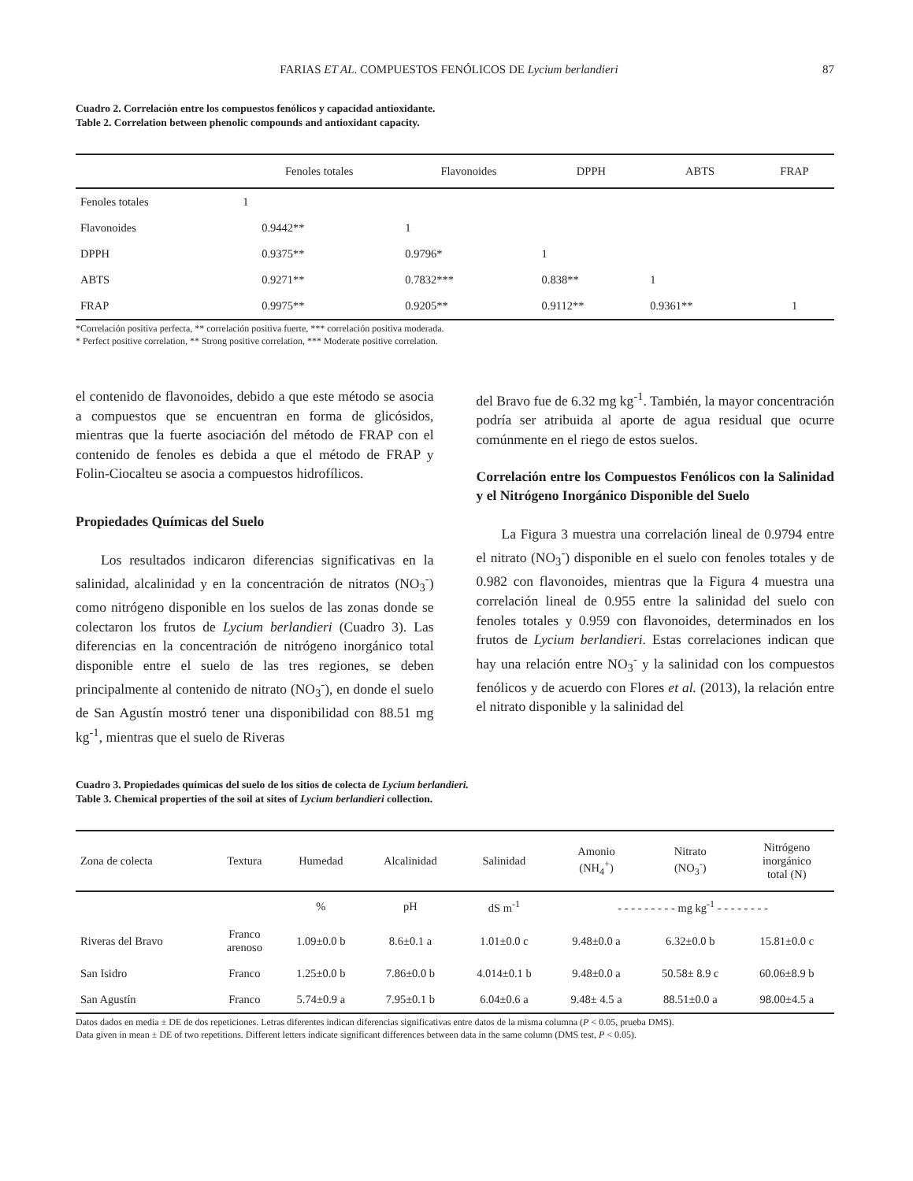FARIAS ET AL. COMPUESTOS FENÓLICOS DE Lycium berlandieri 87
Cuadro 2. Correlación entre los compuestos fenólicos y capacidad antioxidante.
Table 2. Correlation between phenolic compounds and antioxidant capacity.
| | Fenoles totales | Flavonoides | DPPH | ABTS | FRAP |
| --- | --- | --- | --- | --- | --- |
| Fenoles totales | 1 | | | | |
| Flavonoides | 0.9442** | 1 | | | |
| DPPH | 0.9375** | 0.9796* | 1 | | |
| ABTS | 0.9271** | 0.7832*** | 0.838** | 1 | |
| FRAP | 0.9975** | 0.9205** | 0.9112** | 0.9361** | 1 |
*Correlación positiva perfecta, ** correlación positiva fuerte, *** correlación positiva moderada.
* Perfect positive correlation, ** Strong positive correlation, *** Moderate positive correlation.
el contenido de flavonoides, debido a que este método se asocia a compuestos que se encuentran en forma de glicósidos, mientras que la fuerte asociación del método de FRAP con el contenido de fenoles es debida a que el método de FRAP y Folin-Ciocalteu se asocia a compuestos hidrofílicos.
Propiedades Químicas del Suelo
Los resultados indicaron diferencias significativas en la salinidad, alcalinidad y en la concentración de nitratos (NO<sub>3</sub><sup>-</sup>) como nitrógeno disponible en los suelos de las zonas donde se colectaron los frutos de Lycium berlandieri (Cuadro 3). Las diferencias en la concentración de nitrógeno inorgánico total disponible entre el suelo de las tres regiones, se deben principalmente al contenido de nitrato (NO<sub>3</sub><sup>-</sup>), en donde el suelo de San Agustín mostró tener una disponibilidad con 88.51 mg kg<sup>-1</sup>, mientras que el suelo de Riveras
del Bravo fue de 6.32 mg kg<sup>-1</sup>. También, la mayor concentración podría ser atribuida al aporte de agua residual que ocurre comúnmente en el riego de estos suelos.
Correlación entre los Compuestos Fenólicos con la Salinidad y el Nitrógeno Inorgánico Disponible del Suelo
La Figura 3 muestra una correlación lineal de 0.9794 entre el nitrato (NO<sub>3</sub><sup>-</sup>) disponible en el suelo con fenoles totales y de 0.982 con flavonoides, mientras que la Figura 4 muestra una correlación lineal de 0.955 entre la salinidad del suelo con fenoles totales y 0.959 con flavonoides, determinados en los frutos de Lycium berlandieri. Estas correlaciones indican que hay una relación entre NO<sub>3</sub><sup>-</sup> y la salinidad con los compuestos fenólicos y de acuerdo con Flores et al. (2013), la relación entre el nitrato disponible y la salinidad del
Cuadro 3. Propiedades químicas del suelo de los sitios de colecta de Lycium berlandieri.
Table 3. Chemical properties of the soil at sites of Lycium berlandieri collection.
| Zona de colecta | Textura | Humedad | Alcalinidad | Salinidad | Amonio (NH<sub>4</sub><sup>+</sup>) | Nitrato (NO<sub>3</sub><sup>-</sup>) | Nitrógeno inorgánico total (N) |
| --- | --- | --- | --- | --- | --- | --- | --- |
| | | % | pH | dS m<sup>-1</sup> | - - - - - - - - - mg kg<sup>-1</sup> - - - - - - - - | | |
| Riveras del Bravo | Franco arenoso | 1.09±0.0 b | 8.6±0.1 a | 1.01±0.0 c | 9.48±0.0 a | 6.32±0.0 b | 15.81±0.0 c |
| San Isidro | Franco | 1.25±0.0 b | 7.86±0.0 b | 4.014±0.1 b | 9.48±0.0 a | 50.58± 8.9 c | 60.06±8.9 b |
| San Agustín | Franco | 5.74±0.9 a | 7.95±0.1 b | 6.04±0.6 a | 9.48± 4.5 a | 88.51±0.0 a | 98.00±4.5 a |
Datos dados en media ± DE de dos repeticiones. Letras diferentes indican diferencias significativas entre datos de la misma columna (P < 0.05, prueba DMS).
Data given in mean ± DE of two repetitions. Different letters indicate significant differences between data in the same column (DMS test, P < 0.05).